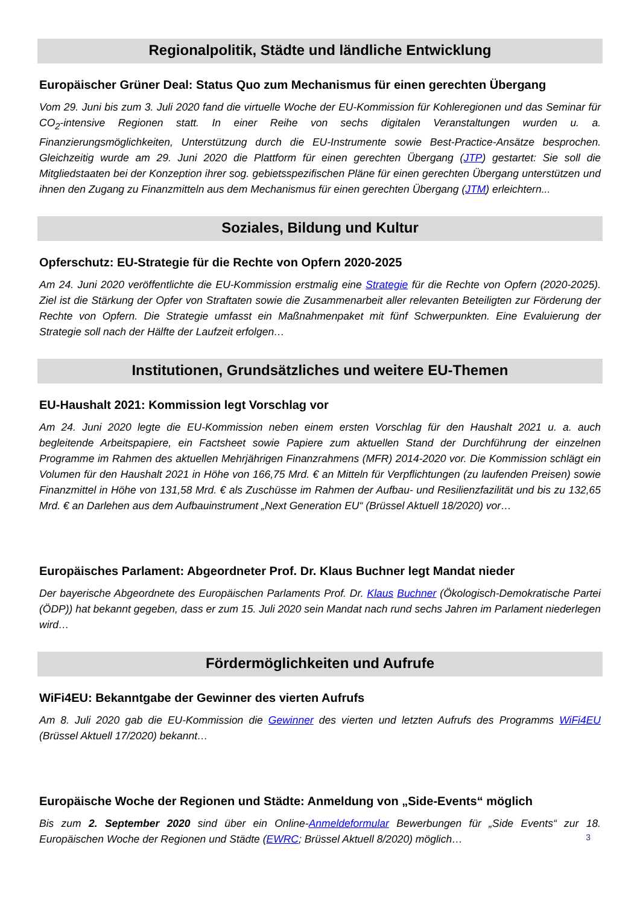Regionalpolitik, Städte und ländliche Entwicklung
Europäischer Grüner Deal: Status Quo zum Mechanismus für einen gerechten Übergang
Vom 29. Juni bis zum 3. Juli 2020 fand die virtuelle Woche der EU-Kommission für Kohleregionen und das Seminar für CO<sub>2</sub>-intensive Regionen statt. In einer Reihe von sechs digitalen Veranstaltungen wurden u. a. Finanzierungsmöglichkeiten, Unterstützung durch die EU-Instrumente sowie Best-Practice-Ansätze besprochen. Gleichzeitig wurde am 29. Juni 2020 die Plattform für einen gerechten Übergang (JTP) gestartet: Sie soll die Mitgliedstaaten bei der Konzeption ihrer sog. gebietsspezifischen Pläne für einen gerechten Übergang unterstützen und ihnen den Zugang zu Finanzmitteln aus dem Mechanismus für einen gerechten Übergang (JTM) erleichtern...
Soziales, Bildung und Kultur
Opferschutz: EU-Strategie für die Rechte von Opfern 2020-2025
Am 24. Juni 2020 veröffentlichte die EU-Kommission erstmalig eine Strategie für die Rechte von Opfern (2020-2025). Ziel ist die Stärkung der Opfer von Straftaten sowie die Zusammenarbeit aller relevanten Beteiligten zur Förderung der Rechte von Opfern. Die Strategie umfasst ein Maßnahmenpaket mit fünf Schwerpunkten. Eine Evaluierung der Strategie soll nach der Hälfte der Laufzeit erfolgen…
Institutionen, Grundsätzliches und weitere EU-Themen
EU-Haushalt 2021: Kommission legt Vorschlag vor
Am 24. Juni 2020 legte die EU-Kommission neben einem ersten Vorschlag für den Haushalt 2021 u. a. auch begleitende Arbeitspapiere, ein Factsheet sowie Papiere zum aktuellen Stand der Durchführung der einzelnen Programme im Rahmen des aktuellen Mehrjährigen Finanzrahmens (MFR) 2014-2020 vor. Die Kommission schlägt ein Volumen für den Haushalt 2021 in Höhe von 166,75 Mrd. € an Mitteln für Verpflichtungen (zu laufenden Preisen) sowie Finanzmittel in Höhe von 131,58 Mrd. € als Zuschüsse im Rahmen der Aufbau- und Resilienzfazilität und bis zu 132,65 Mrd. € an Darlehen aus dem Aufbauinstrument „Next Generation EU“ (Brüssel Aktuell 18/2020) vor…
Europäisches Parlament: Abgeordneter Prof. Dr. Klaus Buchner legt Mandat nieder
Der bayerische Abgeordnete des Europäischen Parlaments Prof. Dr. Klaus Buchner (Ökologisch-Demokratische Partei (ÖDP)) hat bekannt gegeben, dass er zum 15. Juli 2020 sein Mandat nach rund sechs Jahren im Parlament niederlegen wird…
Fördermöglichkeiten und Aufrufe
WiFi4EU: Bekanntgabe der Gewinner des vierten Aufrufs
Am 8. Juli 2020 gab die EU-Kommission die Gewinner des vierten und letzten Aufrufs des Programms WiFi4EU (Brüssel Aktuell 17/2020) bekannt…
Europäische Woche der Regionen und Städte: Anmeldung von „Side-Events“ möglich
Bis zum 2. September 2020 sind über ein Online-Anmeldeformular Bewerbungen für „Side Events“ zur 18. Europäischen Woche der Regionen und Städte (EWRC; Brüssel Aktuell 8/2020) möglich…
3